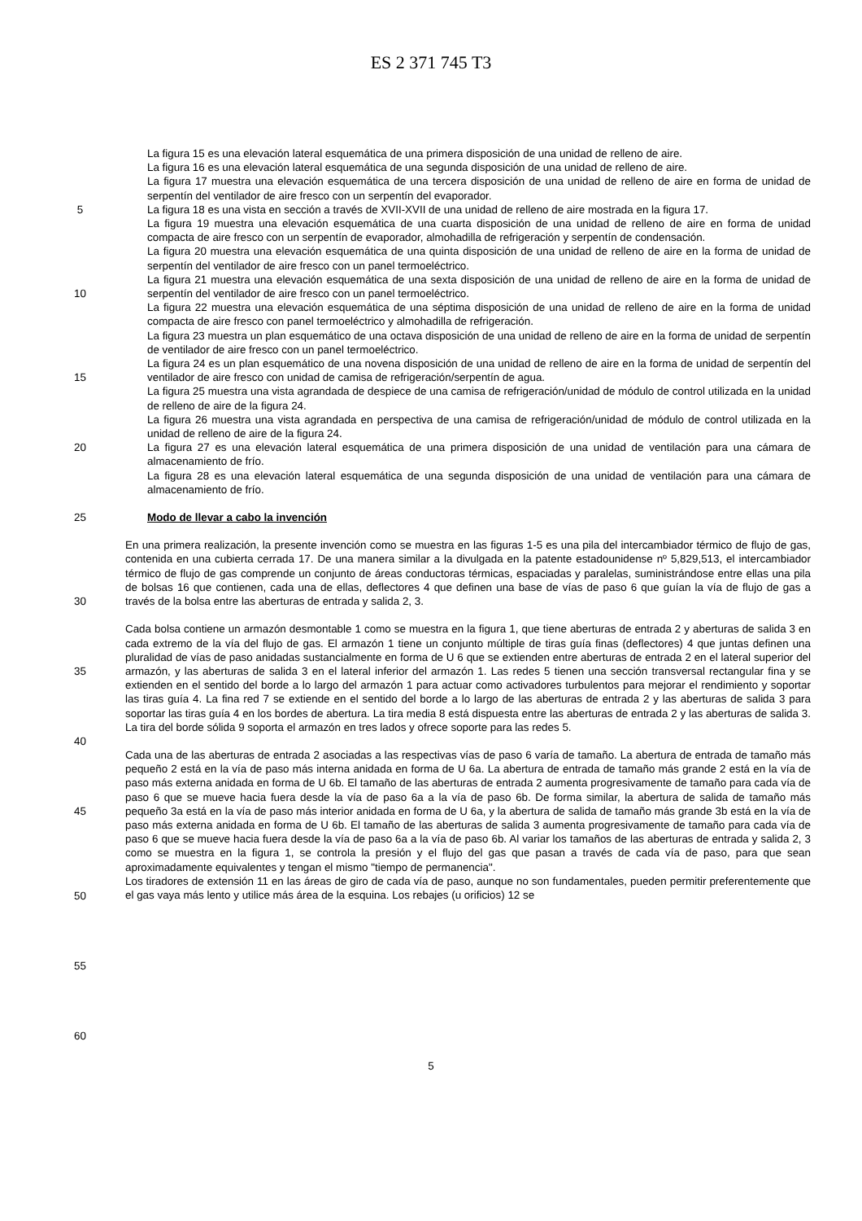ES 2 371 745 T3
5
10
15
20
25
30
35
40
45
50
55
60
La figura 15 es una elevación lateral esquemática de una primera disposición de una unidad de relleno de aire.
La figura 16 es una elevación lateral esquemática de una segunda disposición de una unidad de relleno de aire.
La figura 17 muestra una elevación esquemática de una tercera disposición de una unidad de relleno de aire en forma de unidad de serpentín del ventilador de aire fresco con un serpentín del evaporador.
La figura 18 es una vista en sección a través de XVII-XVII de una unidad de relleno de aire mostrada en la figura 17.
La figura 19 muestra una elevación esquemática de una cuarta disposición de una unidad de relleno de aire en forma de unidad compacta de aire fresco con un serpentín de evaporador, almohadilla de refrigeración y serpentín de condensación.
La figura 20 muestra una elevación esquemática de una quinta disposición de una unidad de relleno de aire en la forma de unidad de serpentín del ventilador de aire fresco con un panel termoeléctrico.
La figura 21 muestra una elevación esquemática de una sexta disposición de una unidad de relleno de aire en la forma de unidad de serpentín del ventilador de aire fresco con un panel termoeléctrico.
La figura 22 muestra una elevación esquemática de una séptima disposición de una unidad de relleno de aire en la forma de unidad compacta de aire fresco con panel termoeléctrico y almohadilla de refrigeración.
La figura 23 muestra un plan esquemático de una octava disposición de una unidad de relleno de aire en la forma de unidad de serpentín de ventilador de aire fresco con un panel termoeléctrico.
La figura 24 es un plan esquemático de una novena disposición de una unidad de relleno de aire en la forma de unidad de serpentín del ventilador de aire fresco con unidad de camisa de refrigeración/serpentín de agua.
La figura 25 muestra una vista agrandada de despiece de una camisa de refrigeración/unidad de módulo de control utilizada en la unidad de relleno de aire de la figura 24.
La figura 26 muestra una vista agrandada en perspectiva de una camisa de refrigeración/unidad de módulo de control utilizada en la unidad de relleno de aire de la figura 24.
La figura 27 es una elevación lateral esquemática de una primera disposición de una unidad de ventilación para una cámara de almacenamiento de frío.
La figura 28 es una elevación lateral esquemática de una segunda disposición de una unidad de ventilación para una cámara de almacenamiento de frío.
Modo de llevar a cabo la invención
En una primera realización, la presente invención como se muestra en las figuras 1-5 es una pila del intercambiador térmico de flujo de gas, contenida en una cubierta cerrada 17. De una manera similar a la divulgada en la patente estadounidense nº 5,829,513, el intercambiador térmico de flujo de gas comprende un conjunto de áreas conductoras térmicas, espaciadas y paralelas, suministrándose entre ellas una pila de bolsas 16 que contienen, cada una de ellas, deflectores 4 que definen una base de vías de paso 6 que guían la vía de flujo de gas a través de la bolsa entre las aberturas de entrada y salida 2, 3.
Cada bolsa contiene un armazón desmontable 1 como se muestra en la figura 1, que tiene aberturas de entrada 2 y aberturas de salida 3 en cada extremo de la vía del flujo de gas. El armazón 1 tiene un conjunto múltiple de tiras guía finas (deflectores) 4 que juntas definen una pluralidad de vías de paso anidadas sustancialmente en forma de U 6 que se extienden entre aberturas de entrada 2 en el lateral superior del armazón, y las aberturas de salida 3 en el lateral inferior del armazón 1. Las redes 5 tienen una sección transversal rectangular fina y se extienden en el sentido del borde a lo largo del armazón 1 para actuar como activadores turbulentos para mejorar el rendimiento y soportar las tiras guía 4. La fina red 7 se extiende en el sentido del borde a lo largo de las aberturas de entrada 2 y las aberturas de salida 3 para soportar las tiras guía 4 en los bordes de abertura. La tira media 8 está dispuesta entre las aberturas de entrada 2 y las aberturas de salida 3. La tira del borde sólida 9 soporta el armazón en tres lados y ofrece soporte para las redes 5.
Cada una de las aberturas de entrada 2 asociadas a las respectivas vías de paso 6 varía de tamaño. La abertura de entrada de tamaño más pequeño 2 está en la vía de paso más interna anidada en forma de U 6a. La abertura de entrada de tamaño más grande 2 está en la vía de paso más externa anidada en forma de U 6b. El tamaño de las aberturas de entrada 2 aumenta progresivamente de tamaño para cada vía de paso 6 que se mueve hacia fuera desde la vía de paso 6a a la vía de paso 6b. De forma similar, la abertura de salida de tamaño más pequeño 3a está en la vía de paso más interior anidada en forma de U 6a, y la abertura de salida de tamaño más grande 3b está en la vía de paso más externa anidada en forma de U 6b. El tamaño de las aberturas de salida 3 aumenta progresivamente de tamaño para cada vía de paso 6 que se mueve hacia fuera desde la vía de paso 6a a la vía de paso 6b. Al variar los tamaños de las aberturas de entrada y salida 2, 3 como se muestra en la figura 1, se controla la presión y el flujo del gas que pasan a través de cada vía de paso, para que sean aproximadamente equivalentes y tengan el mismo "tiempo de permanencia".
Los tiradores de extensión 11 en las áreas de giro de cada vía de paso, aunque no son fundamentales, pueden permitir preferentemente que el gas vaya más lento y utilice más área de la esquina. Los rebajes (u orificios) 12 se
5